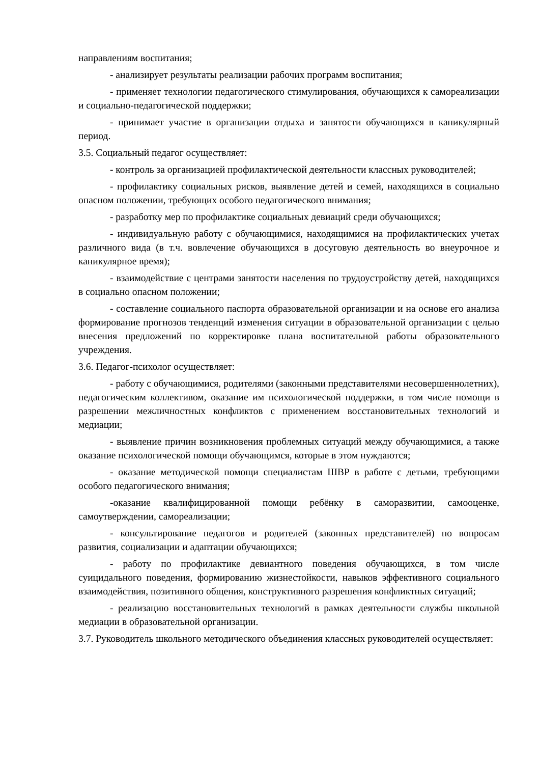направлениям воспитания;
- анализирует результаты реализации рабочих программ воспитания;
- применяет технологии педагогического стимулирования, обучающихся к самореализации и социально-педагогической поддержки;
- принимает участие в организации отдыха и занятости обучающихся в каникулярный период.
3.5. Социальный педагог осуществляет:
- контроль за организацией профилактической деятельности классных руководителей;
- профилактику социальных рисков, выявление детей и семей, находящихся в социально опасном положении, требующих особого педагогического внимания;
- разработку мер по профилактике социальных девиаций среди обучающихся;
- индивидуальную работу с обучающимися, находящимися на профилактических учетах различного вида (в т.ч. вовлечение обучающихся в досуговую деятельность во внеурочное и каникулярное время);
- взаимодействие с центрами занятости населения по трудоустройству детей, находящихся в социально опасном положении;
- составление социального паспорта образовательной организации и на основе его анализа формирование прогнозов тенденций изменения ситуации в образовательной организации с целью внесения предложений по корректировке плана воспитательной работы образовательного учреждения.
3.6. Педагог-психолог осуществляет:
- работу с обучающимися, родителями (законными представителями несовершеннолетних), педагогическим коллективом, оказание им психологической поддержки, в том числе помощи в разрешении межличностных конфликтов с применением восстановительных технологий и медиации;
- выявление причин возникновения проблемных ситуаций между обучающимися, а также оказание психологической помощи обучающимся, которые в этом нуждаются;
- оказание методической помощи специалистам ШВР в работе с детьми, требующими особого педагогического внимания;
-оказание квалифицированной помощи ребёнку в саморазвитии, самооценке, самоутверждении, самореализации;
- консультирование педагогов и родителей (законных представителей) по вопросам развития, социализации и адаптации обучающихся;
- работу по профилактике девиантного поведения обучающихся, в том числе суицидального поведения, формированию жизнестойкости, навыков эффективного социального взаимодействия, позитивного общения, конструктивного разрешения конфликтных ситуаций;
- реализацию восстановительных технологий в рамках деятельности службы школьной медиации в образовательной организации.
3.7. Руководитель школьного методического объединения классных руководителей осуществляет: